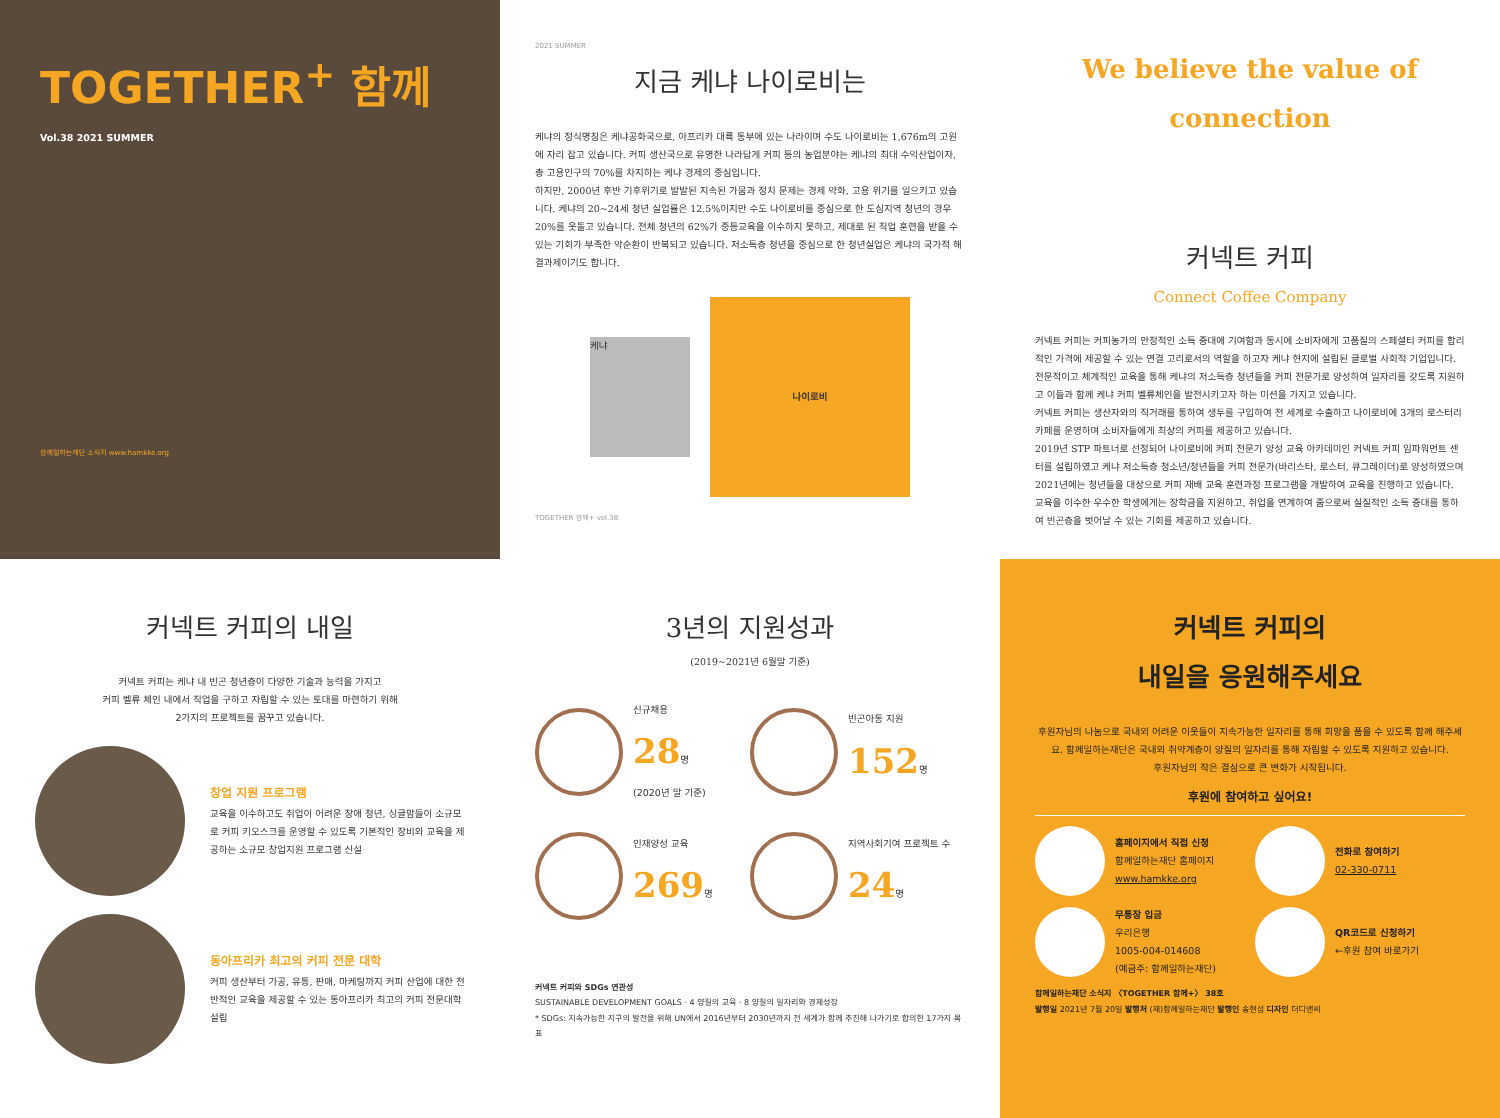TOGETHER<sup>+</sup> 함께
Vol.38 2021 SUMMER
함께일하는재단 소식지 www.hamkke.org
2021 SUMMER
지금 케냐 나이로비는
케냐의 정식명칭은 케냐공화국으로, 아프리카 대륙 동부에 있는 나라이며 수도 나이로비는 1,676m의 고원에 자리 잡고 있습니다. 커피 생산국으로 유명한 나라답게 커피 등의 농업분야는 케냐의 최대 수익산업이자, 총 고용인구의 70%를 차지하는 케냐 경제의 중심입니다.
하지만, 2000년 후반 기후위기로 발발된 지속된 가뭄과 정치 문제는 경제 약화, 고용 위기를 일으키고 있습니다. 케냐의 20~24세 청년 실업률은 12.5%이지만 수도 나이로비를 중심으로 한 도심지역 청년의 경우 20%를 웃돌고 있습니다. 전체 청년의 62%가 중등교육을 이수하지 못하고, 제대로 된 직업 훈련을 받을 수 있는 기회가 부족한 악순환이 반복되고 있습니다. 저소득층 청년을 중심으로 한 청년실업은 케냐의 국가적 해결과제이기도 합니다.
케냐
나이로비
TOGETHER 함께+ vol.38
We believe the value of connection
커넥트 커피
Connect Coffee Company
커넥트 커피는 커피농가의 안정적인 소득 증대에 기여함과 동시에 소비자에게 고품질의 스페셜티 커피를 합리적인 가격에 제공할 수 있는 연결 고리로서의 역할을 하고자 케냐 현지에 설립된 글로벌 사회적 기업입니다.
전문적이고 체계적인 교육을 통해 케냐의 저소득층 청년들을 커피 전문가로 양성하여 일자리를 갖도록 지원하고 이들과 함께 케냐 커피 벨류체인을 발전시키고자 하는 미션을 가지고 있습니다.
커넥트 커피는 생산자와의 직거래를 통하여 생두를 구입하여 전 세계로 수출하고 나이로비에 3개의 로스터리 카페를 운영하며 소비자들에게 최상의 커피를 제공하고 있습니다.
2019년 STP 파트너로 선정되어 나이로비에 커피 전문가 양성 교육 아카데미인 커넥트 커피 임파워먼트 센터를 설립하였고 케냐 저소득층 청소년/청년들을 커피 전문가(바리스타, 로스터, 큐그레이더)로 양성하였으며 2021년에는 청년들을 대상으로 커피 재배 교육 훈련과정 프로그램을 개발하여 교육을 진행하고 있습니다. 교육을 이수한 우수한 학생에게는 장학금을 지원하고, 취업을 연계하여 줌으로써 실질적인 소득 증대를 통하여 빈곤층을 벗어날 수 있는 기회를 제공하고 있습니다.
커넥트 커피의 내일
커넥트 커피는 케냐 내 빈곤 청년층이 다양한 기술과 능력을 가지고
커피 벨류 체인 내에서 직업을 구하고 자립할 수 있는 토대를 마련하기 위해
2가지의 프로젝트를 꿈꾸고 있습니다.
창업 지원 프로그램
교육을 이수하고도 취업이 어려운 장애 청년, 싱글맘들이 소규모로 커피 키오스크를 운영할 수 있도록 기본적인 장비와 교육을 제공하는 소규모 창업지원 프로그램 신설
동아프리카 최고의 커피 전문 대학
커피 생산부터 가공, 유통, 판매, 마케팅까지 커피 산업에 대한 전반적인 교육을 제공할 수 있는 동아프리카 최고의 커피 전문대학 설립
3년의 지원성과
(2019~2021년 6월말 기준)
신규채용
28명
(2020년 말 기준)
빈곤아동 지원
152명
인재양성 교육
269명
지역사회기여 프로젝트 수
24명
커넥트 커피와 SDGs 연관성
SUSTAINABLE DEVELOPMENT GOALS · 4 양질의 교육 · 8 양질의 일자리와 경제성장
* SDGs: 지속가능한 지구의 발전을 위해 UN에서 2016년부터 2030년까지 전 세계가 함께 추진해 나가기로 합의한 17가지 목표
커넥트 커피의
내일을 응원해주세요
후원자님의 나눔으로 국내외 어려운 이웃들이 지속가능한 일자리를 통해 희망을 품을 수 있도록 함께 해주세요. 함께일하는재단은 국내외 취약계층이 양질의 일자리를 통해 자립할 수 있도록 지원하고 있습니다.
후원자님의 작은 결심으로 큰 변화가 시작됩니다.
후원에 참여하고 싶어요!
홈페이지에서 직접 신청
함께일하는재단 홈페이지
www.hamkke.org
전화로 참여하기
02-330-0711
무통장 입금
우리은행
1005-004-014608
(예금주: 함께일하는재단)
QR코드로 신청하기
←후원 참여 바로가기
함께일하는재단 소식지 〈TOGETHER 함께+〉 38호
발행일 2021년 7월 20일 발행처 (재)함께일하는재단 발행인 송현섭 디자인 더디앤씨